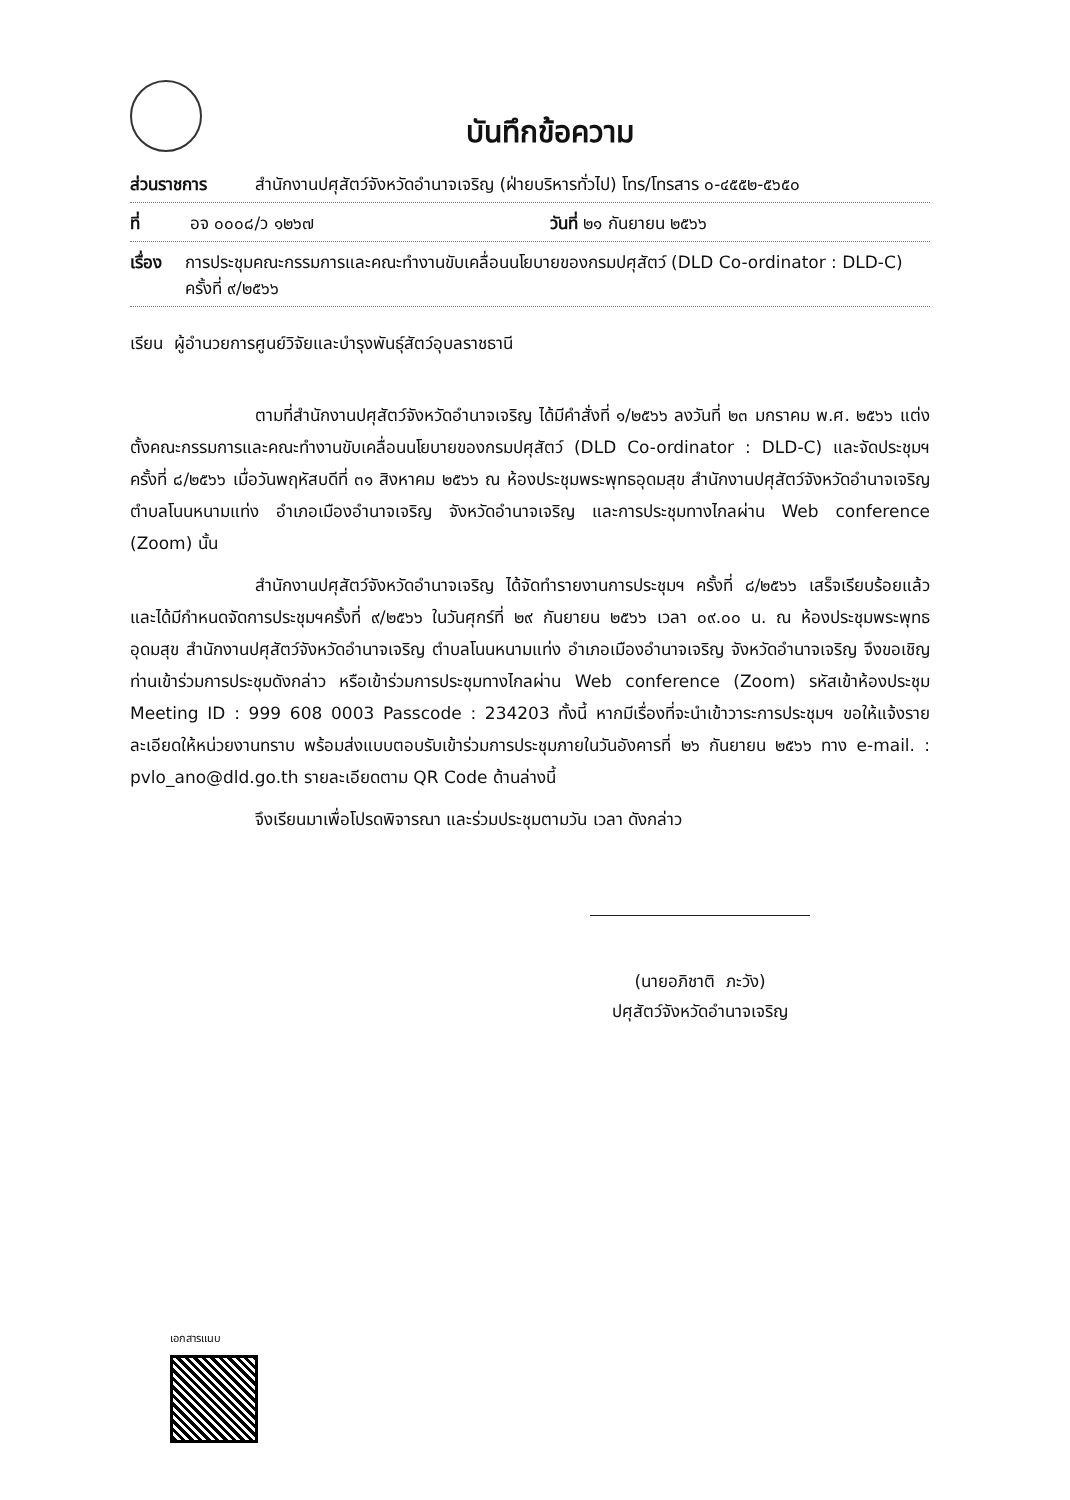บันทึกข้อความ
ส่วนราชการ สำนักงานปศุสัตว์จังหวัดอำนาจเจริญ (ฝ่ายบริหารทั่วไป) โทร/โทรสาร ๐-๔๕๕๒-๕๖๕๐
ที่ อจ ๐๐๐๘/ว ๑๒๖๗ วันที่ ๒๑ กันยายน ๒๕๖๖
เรื่อง การประชุมคณะกรรมการและคณะทำงานขับเคลื่อนนโยบายของกรมปศุสัตว์ (DLD Co-ordinator : DLD-C) ครั้งที่ ๙/๒๕๖๖
เรียน ผู้อำนวยการศูนย์วิจัยและบำรุงพันธุ์สัตว์อุบลราชธานี
ตามที่สำนักงานปศุสัตว์จังหวัดอำนาจเจริญ ได้มีคำสั่งที่ ๑/๒๕๖๖ ลงวันที่ ๒๓ มกราคม พ.ศ. ๒๕๖๖ แต่งตั้งคณะกรรมการและคณะทำงานขับเคลื่อนนโยบายของกรมปศุสัตว์ (DLD Co-ordinator : DLD-C) และจัดประชุมฯ ครั้งที่ ๘/๒๕๖๖ เมื่อวันพฤหัสบดีที่ ๓๑ สิงหาคม ๒๕๖๖ ณ ห้องประชุมพระพุทธอุดมสุข สำนักงานปศุสัตว์จังหวัดอำนาจเจริญ ตำบลโนนหนามแท่ง อำเภอเมืองอำนาจเจริญ จังหวัดอำนาจเจริญ และการประชุมทางไกลผ่าน Web conference (Zoom) นั้น
สำนักงานปศุสัตว์จังหวัดอำนาจเจริญ ได้จัดทำรายงานการประชุมฯ ครั้งที่ ๘/๒๕๖๖ เสร็จเรียบร้อยแล้ว และได้มีกำหนดจัดการประชุมฯครั้งที่ ๙/๒๕๖๖ ในวันศุกร์ที่ ๒๙ กันยายน ๒๕๖๖ เวลา ๐๙.๐๐ น. ณ ห้องประชุมพระพุทธอุดมสุข สำนักงานปศุสัตว์จังหวัดอำนาจเจริญ ตำบลโนนหนามแท่ง อำเภอเมืองอำนาจเจริญ จังหวัดอำนาจเจริญ จึงขอเชิญท่านเข้าร่วมการประชุมดังกล่าว หรือเข้าร่วมการประชุมทางไกลผ่าน Web conference (Zoom) รหัสเข้าห้องประชุม Meeting ID : 999 608 0003 Passcode : 234203 ทั้งนี้ หากมีเรื่องที่จะนำเข้าวาระการประชุมฯ ขอให้แจ้งรายละเอียดให้หน่วยงานทราบ พร้อมส่งแบบตอบรับเข้าร่วมการประชุมภายในวันอังคารที่ ๒๖ กันยายน ๒๕๖๖ ทาง e-mail. : pvlo_ano@dld.go.th รายละเอียดตาม QR Code ด้านล่างนี้
จึงเรียนมาเพื่อโปรดพิจารณา และร่วมประชุมตามวัน เวลา ดังกล่าว
(นายอภิชาติ ภะวัง)
ปศุสัตว์จังหวัดอำนาจเจริญ
เอกสารแนบ